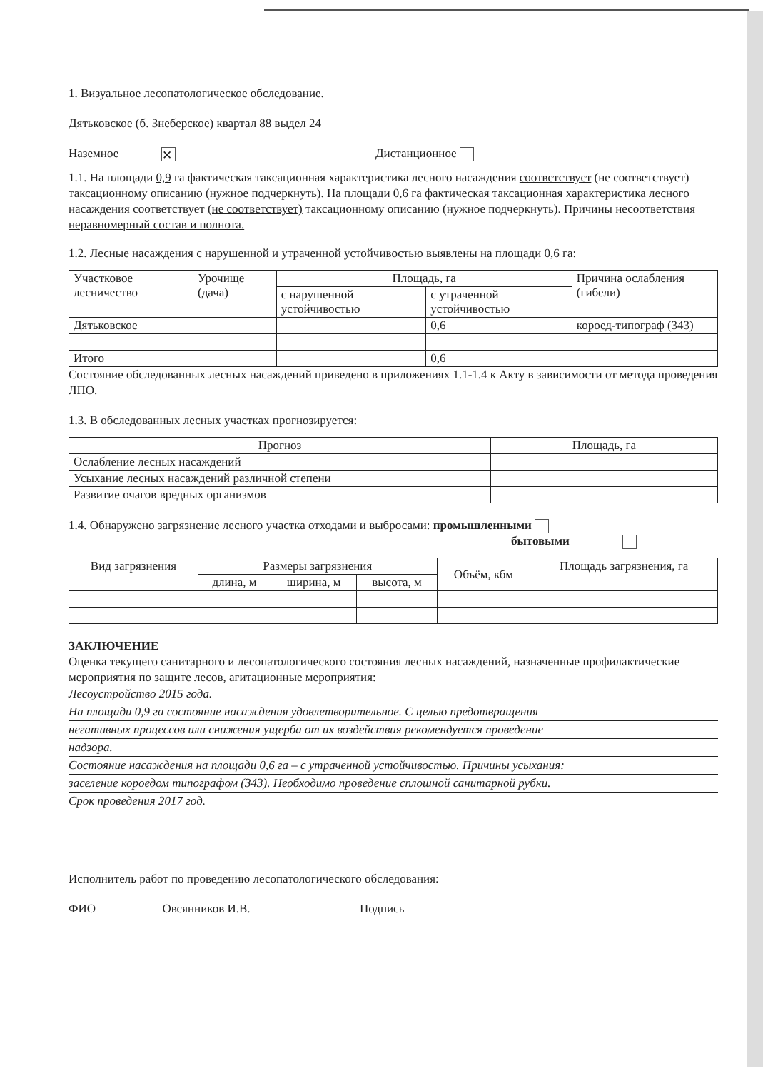1. Визуальное лесопатологическое обследование.
Дятьковское (б. Знеберское) квартал 88 выдел 24
Наземное ✕ Дистанционное
1.1. На площади 0,9 га фактическая таксационная характеристика лесного насаждения соответствует (не соответствует) таксационному описанию (нужное подчеркнуть). На площади 0,6 га фактическая таксационная характеристика лесного насаждения соответствует (не соответствует) таксационному описанию (нужное подчеркнуть). Причины несоответствия неравномерный состав и полнота.
1.2. Лесные насаждения с нарушенной и утраченной устойчивостью выявлены на площади 0,6 га:
| Участковое лесничество | Урочище (дача) | Площадь, га | | Причина ослабления (гибели) |
| | | с нарушенной устойчивостью | с утраченной устойчивостью | |
| Дятьковское | | | 0,6 | короед-типограф (343) |
| Итого | | | 0,6 | |
Состояние обследованных лесных насаждений приведено в приложениях 1.1-1.4 к Акту в зависимости от метода проведения ЛПО.
1.3. В обследованных лесных участках прогнозируется:
| Прогноз | Площадь, га |
| --- | --- |
| Ослабление лесных насаждений | |
| Усыхание лесных насаждений различной степени | |
| Развитие очагов вредных организмов | |
1.4. Обнаружено загрязнение лесного участка отходами и выбросами: промышленными
бытовыми
| Вид загрязнения | Размеры загрязнения | | | Объём, кбм | Площадь загрязнения, га |
| | длина, м | ширина, м | высота, м | | |
ЗАКЛЮЧЕНИЕ
Оценка текущего санитарного и лесопатологического состояния лесных насаждений, назначенные профилактические мероприятия по защите лесов, агитационные мероприятия:
Лесоустройство 2015 года.
На площади 0,9 га состояние насаждения удовлетворительное. С целью предотвращения
негативных процессов или снижения ущерба от их воздействия рекомендуется проведение
надзора.
Состояние насаждения на площади 0,6 га – с утраченной устойчивостью. Причины усыхания:
заселение короедом типографом (343). Необходимо проведение сплошной санитарной рубки.
Срок проведения 2017 год.
Исполнитель работ по проведению лесопатологического обследования:
ФИО Овсянников И.В. Подпись